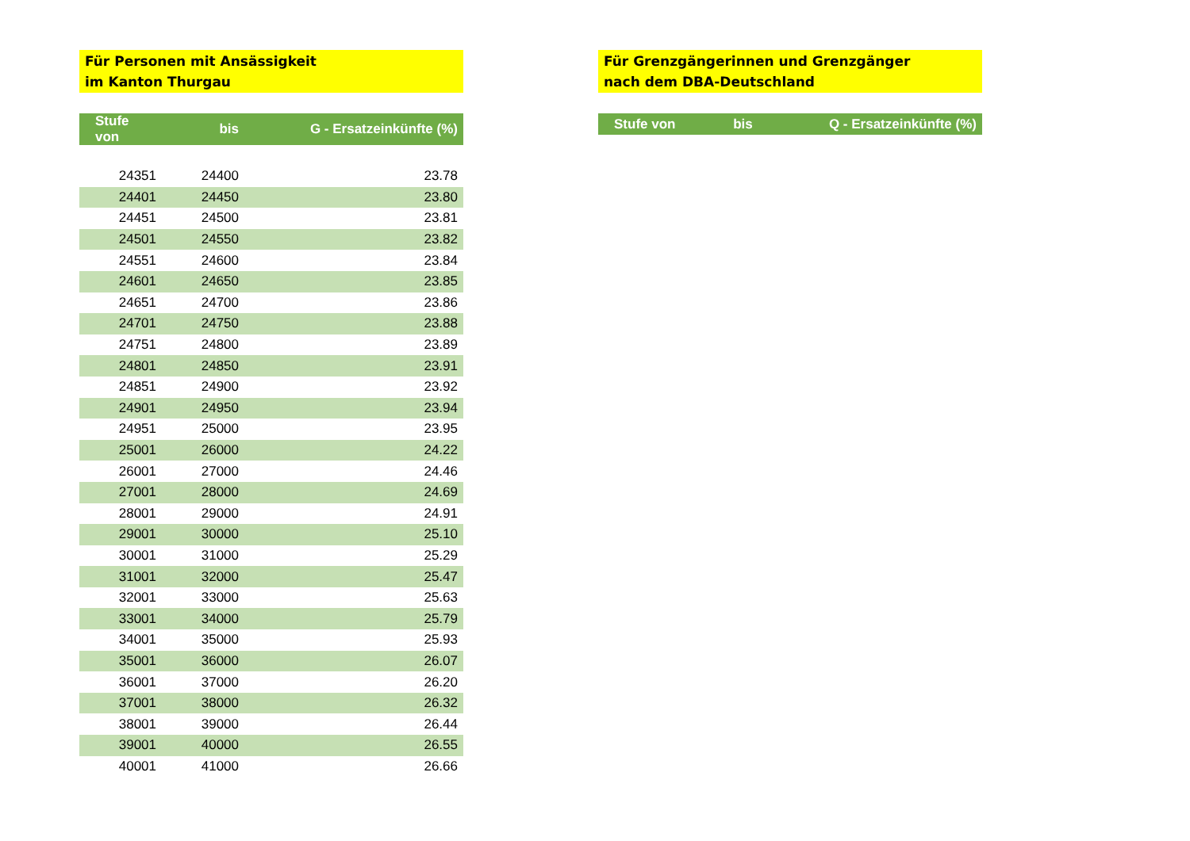Für Personen mit Ansässigkeit
im Kanton Thurgau
| Stufe von | bis | G - Ersatzeinkünfte (%) |
| --- | --- | --- |
| 24351 | 24400 | 23.78 |
| 24401 | 24450 | 23.80 |
| 24451 | 24500 | 23.81 |
| 24501 | 24550 | 23.82 |
| 24551 | 24600 | 23.84 |
| 24601 | 24650 | 23.85 |
| 24651 | 24700 | 23.86 |
| 24701 | 24750 | 23.88 |
| 24751 | 24800 | 23.89 |
| 24801 | 24850 | 23.91 |
| 24851 | 24900 | 23.92 |
| 24901 | 24950 | 23.94 |
| 24951 | 25000 | 23.95 |
| 25001 | 26000 | 24.22 |
| 26001 | 27000 | 24.46 |
| 27001 | 28000 | 24.69 |
| 28001 | 29000 | 24.91 |
| 29001 | 30000 | 25.10 |
| 30001 | 31000 | 25.29 |
| 31001 | 32000 | 25.47 |
| 32001 | 33000 | 25.63 |
| 33001 | 34000 | 25.79 |
| 34001 | 35000 | 25.93 |
| 35001 | 36000 | 26.07 |
| 36001 | 37000 | 26.20 |
| 37001 | 38000 | 26.32 |
| 38001 | 39000 | 26.44 |
| 39001 | 40000 | 26.55 |
| 40001 | 41000 | 26.66 |
Für Grenzgängerinnen und Grenzgänger
nach dem DBA-Deutschland
| Stufe von | bis | Q - Ersatzeinkünfte (%) |
| --- | --- | --- |